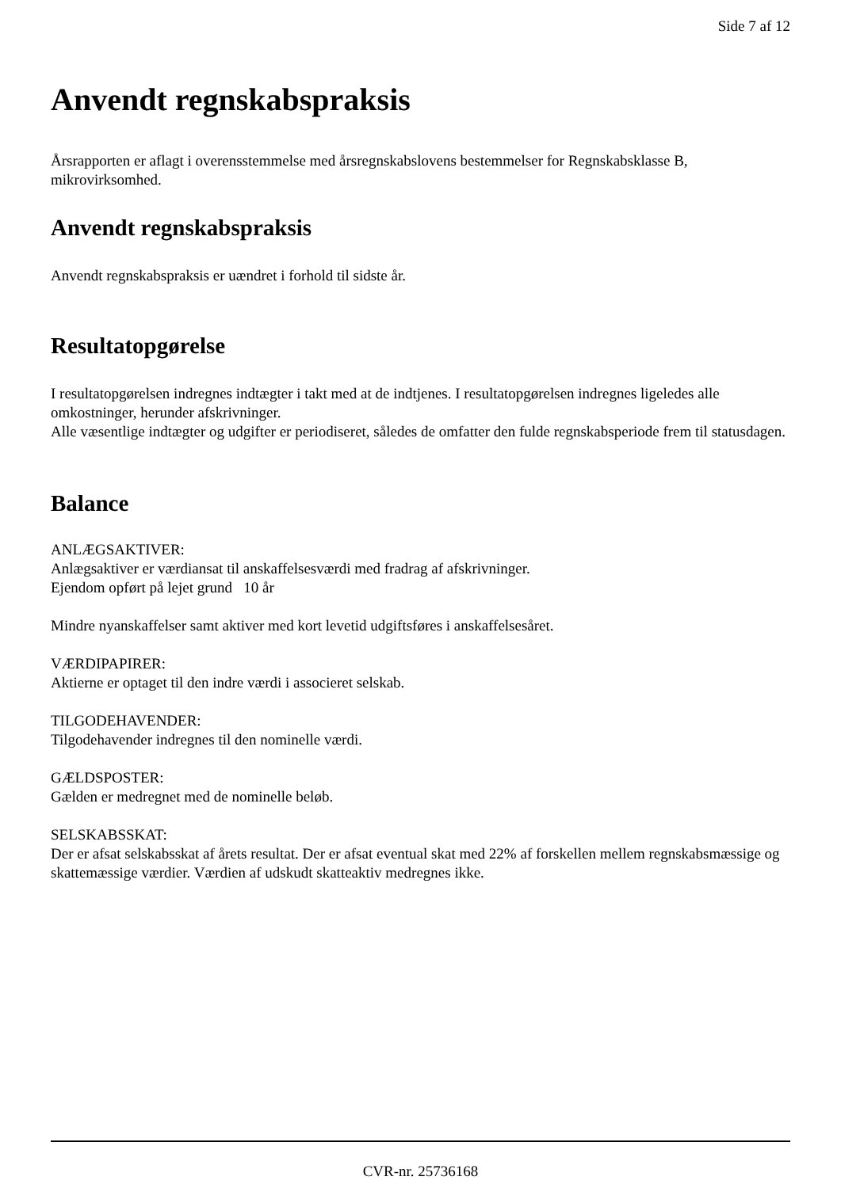Side 7 af 12
Anvendt regnskabspraksis
Årsrapporten er aflagt i overensstemmelse med årsregnskabslovens bestemmelser for Regnskabsklasse B, mikrovirksomhed.
Anvendt regnskabspraksis
Anvendt regnskabspraksis er uændret i forhold til sidste år.
Resultatopgørelse
I resultatopgørelsen indregnes indtægter i takt med at de indtjenes. I resultatopgørelsen indregnes ligeledes alle omkostninger, herunder afskrivninger.
Alle væsentlige indtægter og udgifter er periodiseret, således de omfatter den fulde regnskabsperiode frem til statusdagen.
Balance
ANLÆGSAKTIVER:
Anlægsaktiver er værdiansat til anskaffelsesværdi med fradrag af afskrivninger.
Ejendom opført på lejet grund 10 år
Mindre nyanskaffelser samt aktiver med kort levetid udgiftsføres i anskaffelsesåret.
VÆRDIPAPIRER:
Aktierne er optaget til den indre værdi i associeret selskab.
TILGODEHAVENDER:
Tilgodehavender indregnes til den nominelle værdi.
GÆLDSPOSTER:
Gælden er medregnet med de nominelle beløb.
SELSKABSSKAT:
Der er afsat selskabsskat af årets resultat. Der er afsat eventual skat med 22% af forskellen mellem regnskabsmæssige og skattemæssige værdier. Værdien af udskudt skatteaktiv medregnes ikke.
CVR-nr. 25736168